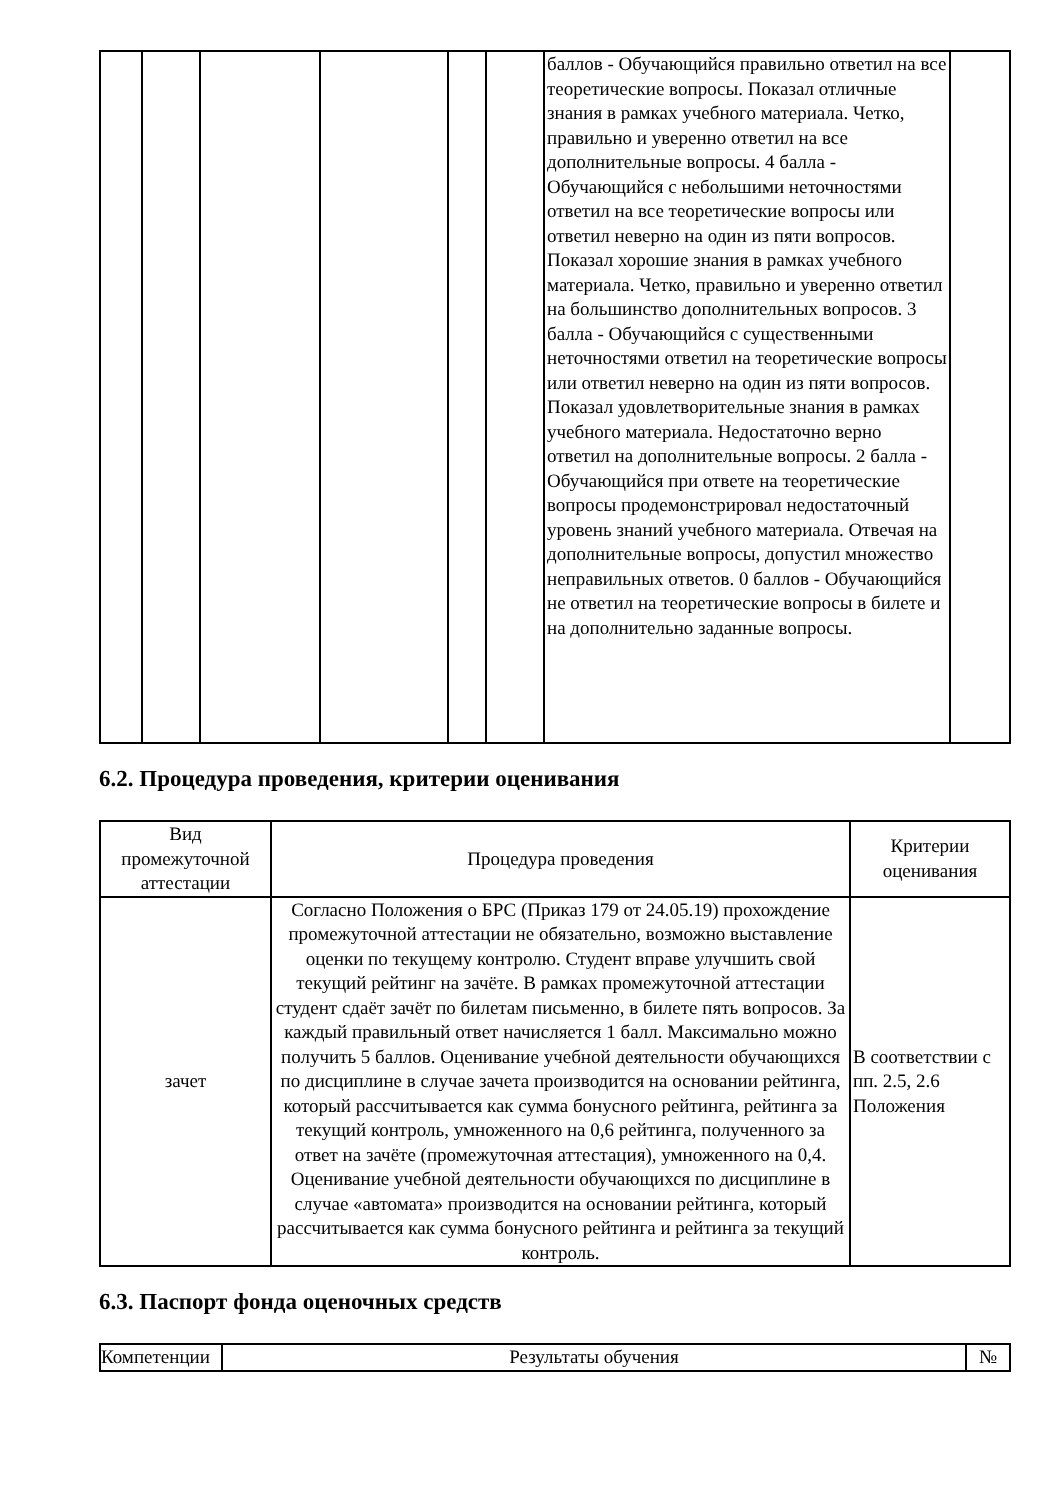| | | | | | | баллов - Обучающийся правильно ответил на все теоретические вопросы. Показал отличные знания в рамках учебного материала. Четко, правильно и уверенно ответил на все дополнительные вопросы. 4 балла - Обучающийся с небольшими неточностями ответил на все теоретические вопросы или ответил неверно на один из пяти вопросов. Показал хорошие знания в рамках учебного материала. Четко, правильно и уверенно ответил на большинство дополнительных вопросов. 3 балла - Обучающийся с существенными неточностями ответил на теоретические вопросы или ответил неверно на один из пяти вопросов. Показал удовлетворительные знания в рамках учебного материала. Недостаточно верно ответил на дополнительные вопросы. 2 балла - Обучающийся при ответе на теоретические вопросы продемонстрировал недостаточный уровень знаний учебного материала. Отвечая на дополнительные вопросы, допустил множество неправильных ответов. 0 баллов - Обучающийся не ответил на теоретические вопросы в билете и на дополнительно заданные вопросы. | |
6.2. Процедура проведения, критерии оценивания
| Вид промежуточной аттестации | Процедура проведения | Критерии оценивания |
| --- | --- | --- |
| зачет | Согласно Положения о БРС (Приказ 179 от 24.05.19) прохождение промежуточной аттестации не обязательно, возможно выставление оценки по текущему контролю. Студент вправе улучшить свой текущий рейтинг на зачёте. В рамках промежуточной аттестации студент сдаёт зачёт по билетам письменно, в билете пять вопросов. За каждый правильный ответ начисляется 1 балл. Максимально можно получить 5 баллов. Оценивание учебной деятельности обучающихся по дисциплине в случае зачета производится на основании рейтинга, который рассчитывается как сумма бонусного рейтинга, рейтинга за текущий контроль, умноженного на 0,6 рейтинга, полученного за ответ на зачёте (промежуточная аттестация), умноженного на 0,4. Оценивание учебной деятельности обучающихся по дисциплине в случае «автомата» производится на основании рейтинга, который рассчитывается как сумма бонусного рейтинга и рейтинга за текущий контроль. | В соответствии с пп. 2.5, 2.6 Положения |
6.3. Паспорт фонда оценочных средств
| Компетенции | Результаты обучения | № |
| --- | --- | --- |